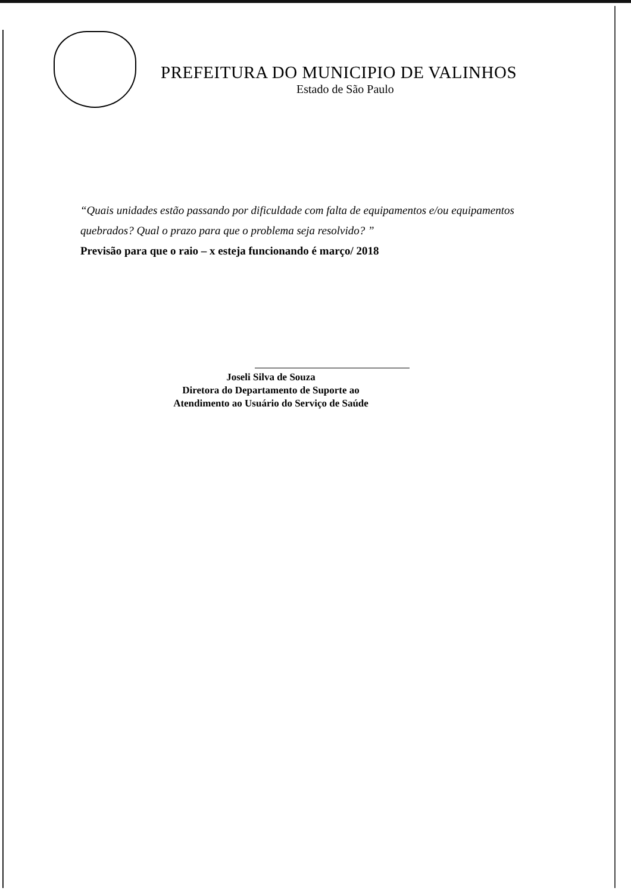PREFEITURA DO MUNICIPIO DE VALINHOS
Estado de São Paulo
“Quais unidades estão passando por dificuldade com falta de equipamentos e/ou equipamentos quebrados? Qual o prazo para que o problema seja resolvido? ”
Previsão para que o raio – x esteja funcionando é março/ 2018
Joseli Silva de Souza
Diretora do Departamento de Suporte ao
Atendimento ao Usuário do Serviço de Saúde